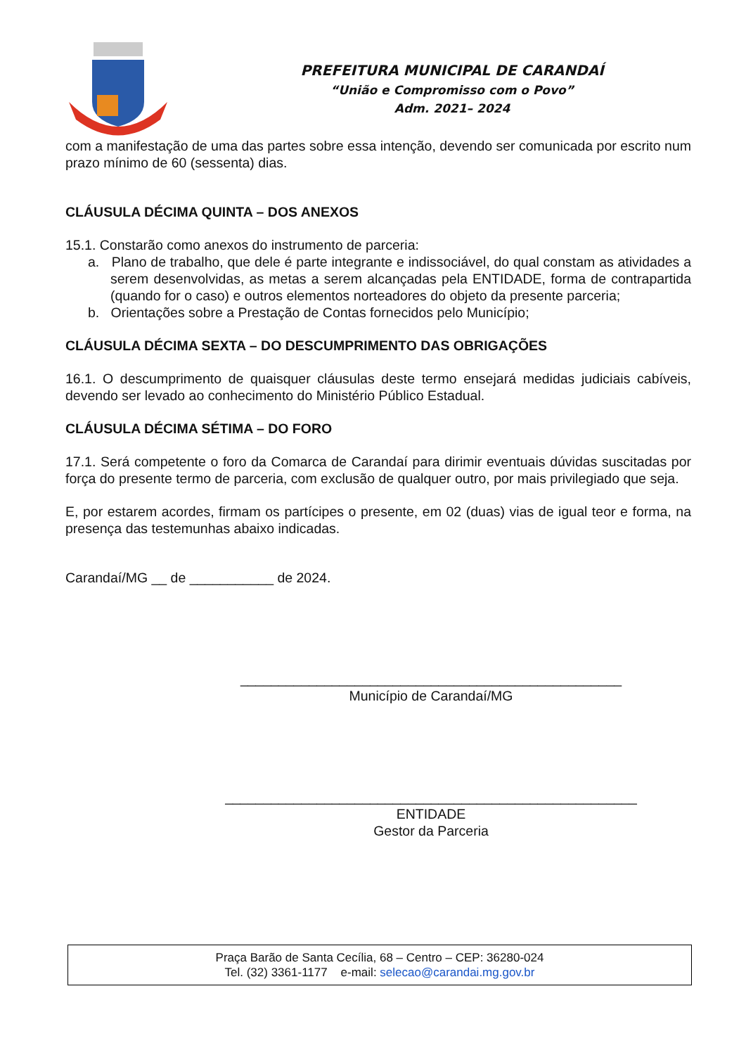PREFEITURA MUNICIPAL DE CARANDAÍ
“União e Compromisso com o Povo”
Adm. 2021– 2024
com a manifestação de uma das partes sobre essa intenção, devendo ser comunicada por escrito num prazo mínimo de 60 (sessenta) dias.
CLÁUSULA DÉCIMA QUINTA – DOS ANEXOS
15.1. Constarão como anexos do instrumento de parceria:
a. Plano de trabalho, que dele é parte integrante e indissociável, do qual constam as atividades a serem desenvolvidas, as metas a serem alcançadas pela ENTIDADE, forma de contrapartida (quando for o caso) e outros elementos norteadores do objeto da presente parceria;
b. Orientações sobre a Prestação de Contas fornecidos pelo Município;
CLÁUSULA DÉCIMA SEXTA – DO DESCUMPRIMENTO DAS OBRIGAÇÕES
16.1. O descumprimento de quaisquer cláusulas deste termo ensejará medidas judiciais cabíveis, devendo ser levado ao conhecimento do Ministério Público Estadual.
CLÁUSULA DÉCIMA SÉTIMA – DO FORO
17.1. Será competente o foro da Comarca de Carandaí para dirimir eventuais dúvidas suscitadas por força do presente termo de parceria, com exclusão de qualquer outro, por mais privilegiado que seja.
E, por estarem acordes, firmam os partícipes o presente, em 02 (duas) vias de igual teor e forma, na presença das testemunhas abaixo indicadas.
Carandaí/MG __ de ___________ de 2024.
__________________________________________________
Município de Carandaí/MG
______________________________________________________
ENTIDADE
Gestor da Parceria
Praça Barão de Santa Cecília, 68 – Centro – CEP: 36280-024
Tel. (32) 3361-1177 e-mail: selecao@carandai.mg.gov.br